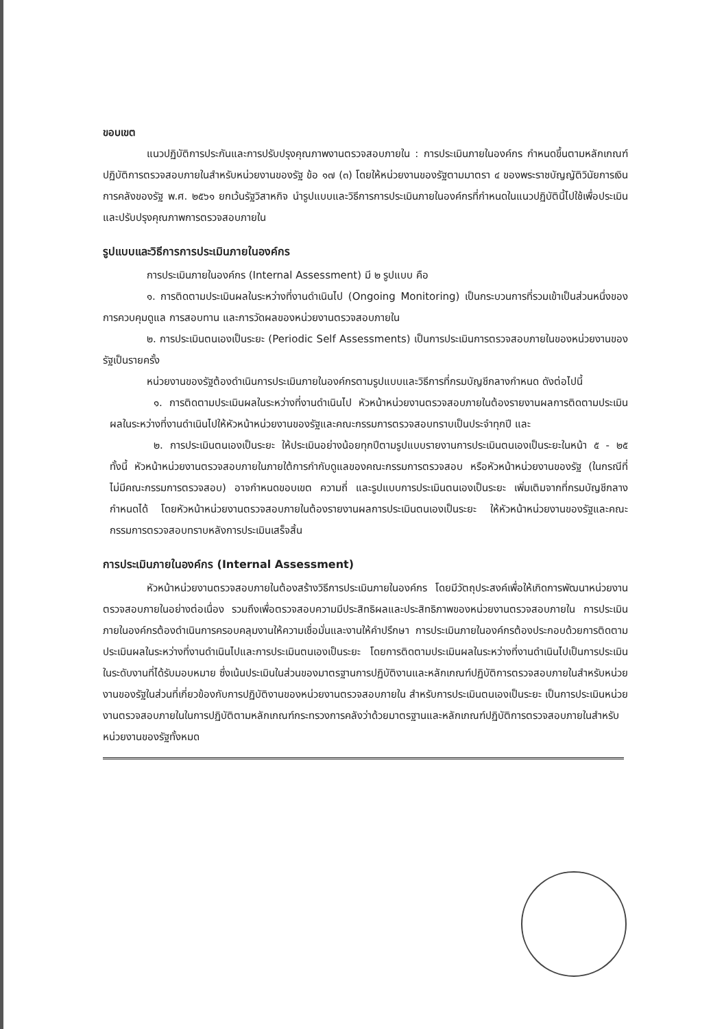ขอบเขต
แนวปฏิบัติการประกันและการปรับปรุงคุณภาพงานตรวจสอบภายใน : การประเมินภายในองค์กร กำหนดขึ้นตามหลักเกณฑ์ปฏิบัติการตรวจสอบภายในสำหรับหน่วยงานของรัฐ ข้อ ๑๗ (๓) โดยให้หน่วยงานของรัฐตามมาตรา ๔ ของพระราชบัญญัติวินัยการเงินการคลังของรัฐ พ.ศ. ๒๕๖๑ ยกเว้นรัฐวิสาหกิจ นำรูปแบบและวิธีการการประเมินภายในองค์กรที่กำหนดในแนวปฏิบัตินี้ไปใช้เพื่อประเมินและปรับปรุงคุณภาพการตรวจสอบภายใน
รูปแบบและวิธีการการประเมินภายในองค์กร
การประเมินภายในองค์กร (Internal Assessment) มี ๒ รูปแบบ คือ
๑. การติดตามประเมินผลในระหว่างที่งานดำเนินไป (Ongoing Monitoring) เป็นกระบวนการที่รวมเข้าเป็นส่วนหนึ่งของการควบคุมดูแล การสอบทาน และการวัดผลของหน่วยงานตรวจสอบภายใน
๒. การประเมินตนเองเป็นระยะ (Periodic Self Assessments) เป็นการประเมินการตรวจสอบภายในของหน่วยงานของรัฐเป็นรายครั้ง
หน่วยงานของรัฐต้องดำเนินการประเมินภายในองค์กรตามรูปแบบและวิธีการที่กรมบัญชีกลางกำหนด ดังต่อไปนี้
๑. การติดตามประเมินผลในระหว่างที่งานดำเนินไป หัวหน้าหน่วยงานตรวจสอบภายในต้องรายงานผลการติดตามประเมินผลในระหว่างที่งานดำเนินไปให้หัวหน้าหน่วยงานของรัฐและคณะกรรมการตรวจสอบทราบเป็นประจำทุกปี และ
๒. การประเมินตนเองเป็นระยะ ให้ประเมินอย่างน้อยทุกปีตามรูปแบบรายงานการประเมินตนเองเป็นระยะในหน้า ๕ - ๒๕ ทั้งนี้ หัวหน้าหน่วยงานตรวจสอบภายในภายใต้การกำกับดูแลของคณะกรรมการตรวจสอบ หรือหัวหน้าหน่วยงานของรัฐ (ในกรณีที่ไม่มีคณะกรรมการตรวจสอบ) อาจกำหนดขอบเขต ความถี่ และรูปแบบการประเมินตนเองเป็นระยะ เพิ่มเติมจากที่กรมบัญชีกลางกำหนดได้ โดยหัวหน้าหน่วยงานตรวจสอบภายในต้องรายงานผลการประเมินตนเองเป็นระยะ ให้หัวหน้าหน่วยงานของรัฐและคณะกรรมการตรวจสอบทราบหลังการประเมินเสร็จสิ้น
การประเมินภายในองค์กร (Internal Assessment)
หัวหน้าหน่วยงานตรวจสอบภายในต้องสร้างวิธีการประเมินภายในองค์กร โดยมีวัตถุประสงค์เพื่อให้เกิดการพัฒนาหน่วยงานตรวจสอบภายในอย่างต่อเนื่อง รวมถึงเพื่อตรวจสอบความมีประสิทธิผลและประสิทธิภาพของหน่วยงานตรวจสอบภายใน การประเมินภายในองค์กรต้องดำเนินการครอบคลุมงานให้ความเชื่อมั่นและงานให้คำปรึกษา การประเมินภายในองค์กรต้องประกอบด้วยการติดตามประเมินผลในระหว่างที่งานดำเนินไปและการประเมินตนเองเป็นระยะ โดยการติดตามประเมินผลในระหว่างที่งานดำเนินไปเป็นการประเมินในระดับงานที่ได้รับมอบหมาย ซึ่งเน้นประเมินในส่วนของมาตรฐานการปฏิบัติงานและหลักเกณฑ์ปฏิบัติการตรวจสอบภายในสำหรับหน่วยงานของรัฐในส่วนที่เกี่ยวข้องกับการปฏิบัติงานของหน่วยงานตรวจสอบภายใน สำหรับการประเมินตนเองเป็นระยะ เป็นการประเมินหน่วยงานตรวจสอบภายในในการปฏิบัติตามหลักเกณฑ์กระทรวงการคลังว่าด้วยมาตรฐานและหลักเกณฑ์ปฏิบัติการตรวจสอบภายในสำหรับหน่วยงานของรัฐทั้งหมด